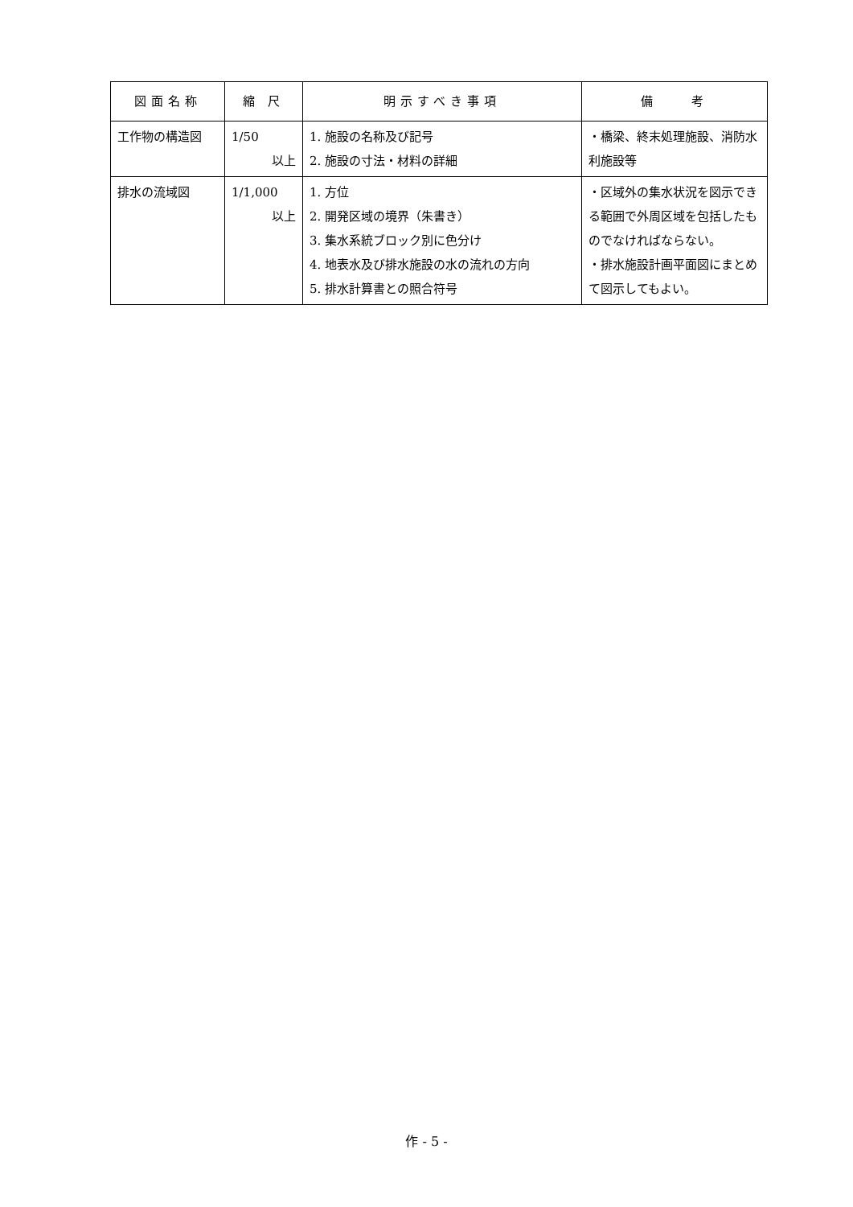| 図面名称 | 縮 尺 | 明示すべき事項 | 備 考 |
| --- | --- | --- | --- |
| 工作物の構造図 | 1/50 以上 | 1. 施設の名称及び記号 2. 施設の寸法・材料の詳細 | ・橋梁、終末処理施設、消防水利施設等 |
| 排水の流域図 | 1/1,000 以上 | 1. 方位 2. 開発区域の境界（朱書き） 3. 集水系統ブロック別に色分け 4. 地表水及び排水施設の水の流れの方向 5. 排水計算書との照合符号 | ・区域外の集水状況を図示できる範囲で外周区域を包括したものでなければならない。 ・排水施設計画平面図にまとめて図示してもよい。 |
作 - 5 -